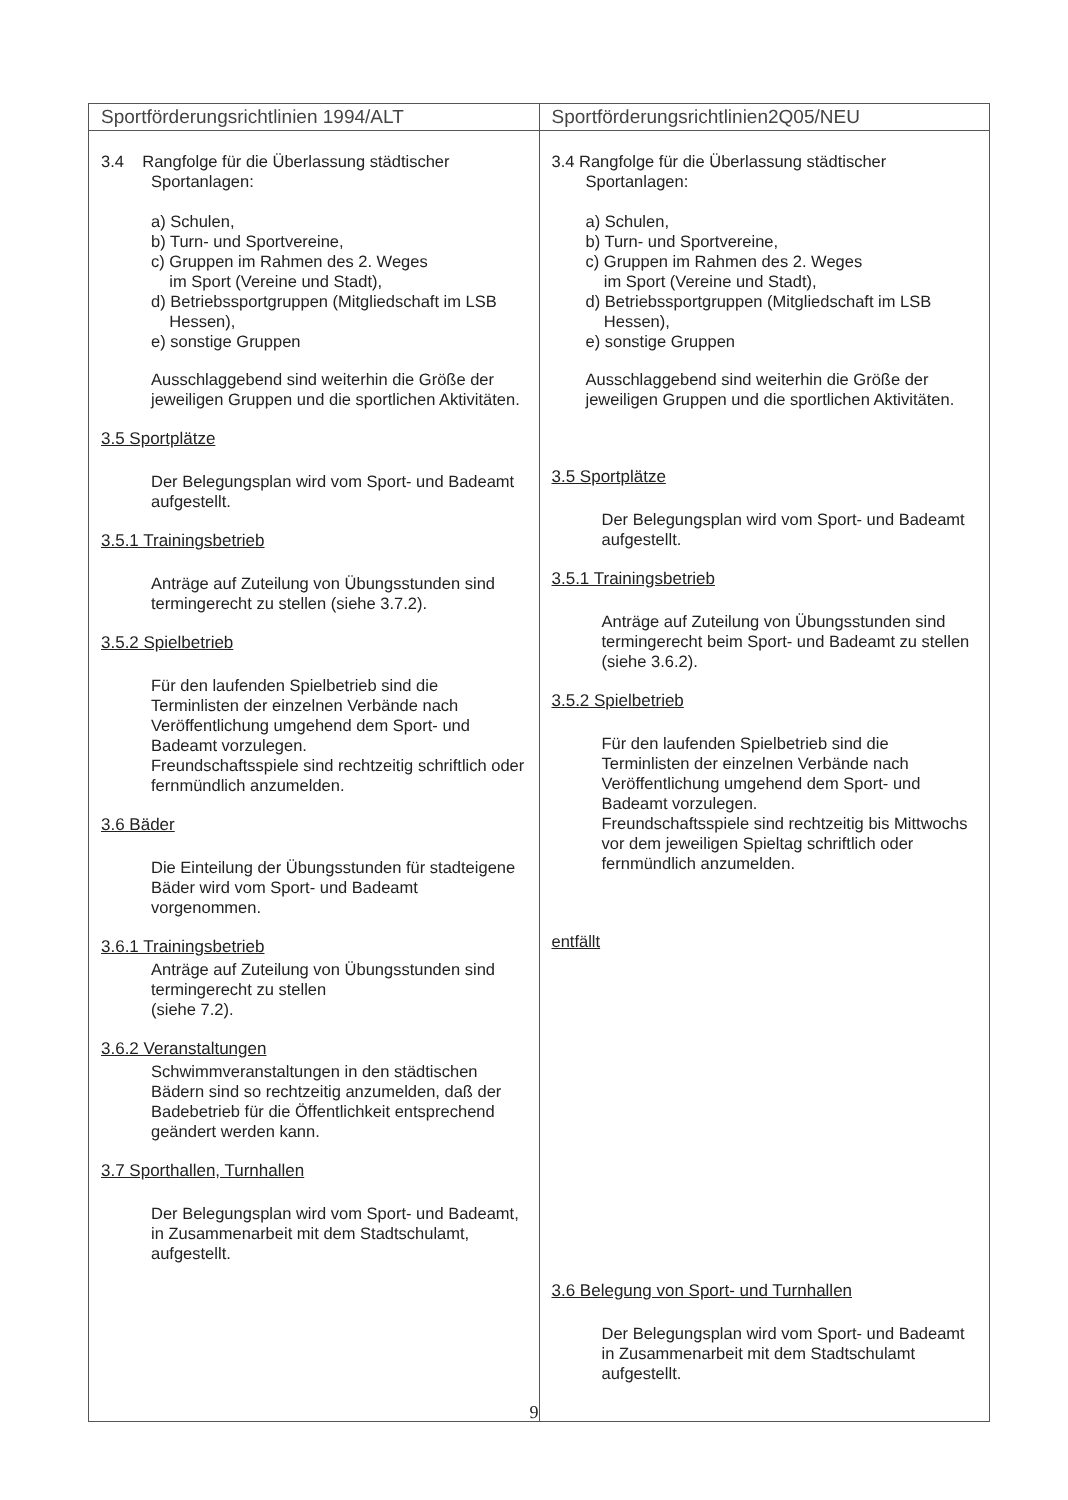| Sportförderungsrichtlinien 1994/ALT | Sportförderungsrichtlinien2Q05/NEU |
| --- | --- |
| 3.4 Rangfolge für die Überlassung städtischer Sportanlagen: a) Schulen, b) Turn- und Sportvereine, c) Gruppen im Rahmen des 2. Weges im Sport (Vereine und Stadt), d) Betriebssportgruppen (Mitgliedschaft im LSB Hessen), e) sonstige Gruppen Ausschlaggebend sind weiterhin die Größe der jeweiligen Gruppen und die sportlichen Aktivitäten. 3.5 Sportplätze Der Belegungsplan wird vom Sport- und Badeamt aufgestellt. 3.5.1 Trainingsbetrieb Anträge auf Zuteilung von Übungsstunden sind termingerecht zu stellen (siehe 3.7.2). 3.5.2 Spielbetrieb Für den laufenden Spielbetrieb sind die Terminlisten der einzelnen Verbände nach Veröffentlichung umgehend dem Sport- und Badeamt vorzulegen. Freundschaftsspiele sind rechtzeitig schriftlich oder fernmündlich anzumelden. 3.6 Bäder Die Einteilung der Übungsstunden für stadteigene Bäder wird vom Sport- und Badeamt vorgenommen. 3.6.1 Trainingsbetrieb Anträge auf Zuteilung von Übungsstunden sind termingerecht zu stellen (siehe 7.2). 3.6.2 Veranstaltungen Schwimmveranstaltungen in den städtischen Bädern sind so rechtzeitig anzumelden, daß der Badebetrieb für die Öffentlichkeit entsprechend geändert werden kann. 3.7 Sporthallen, Turnhallen Der Belegungsplan wird vom Sport- und Badeamt, in Zusammenarbeit mit dem Stadtschulamt, aufgestellt. | 3.4 Rangfolge für die Überlassung städtischer Sportanlagen: a) Schulen, b) Turn- und Sportvereine, c) Gruppen im Rahmen des 2. Weges im Sport (Vereine und Stadt), d) Betriebssportgruppen (Mitgliedschaft im LSB Hessen), e) sonstige Gruppen Ausschlaggebend sind weiterhin die Größe der jeweiligen Gruppen und die sportlichen Aktivitäten. 3.5 Sportplätze Der Belegungsplan wird vom Sport- und Badeamt aufgestellt. 3.5.1 Trainingsbetrieb Anträge auf Zuteilung von Übungsstunden sind termingerecht beim Sport- und Badeamt zu stellen (siehe 3.6.2). 3.5.2 Spielbetrieb Für den laufenden Spielbetrieb sind die Terminlisten der einzelnen Verbände nach Veröffentlichung umgehend dem Sport- und Badeamt vorzulegen. Freundschaftsspiele sind rechtzeitig bis Mittwochs vor dem jeweiligen Spieltag schriftlich oder fernmündlich anzumelden. entfällt 3.6 Belegung von Sport- und Turnhallen Der Belegungsplan wird vom Sport- und Badeamt in Zusammenarbeit mit dem Stadtschulamt aufgestellt. |
9